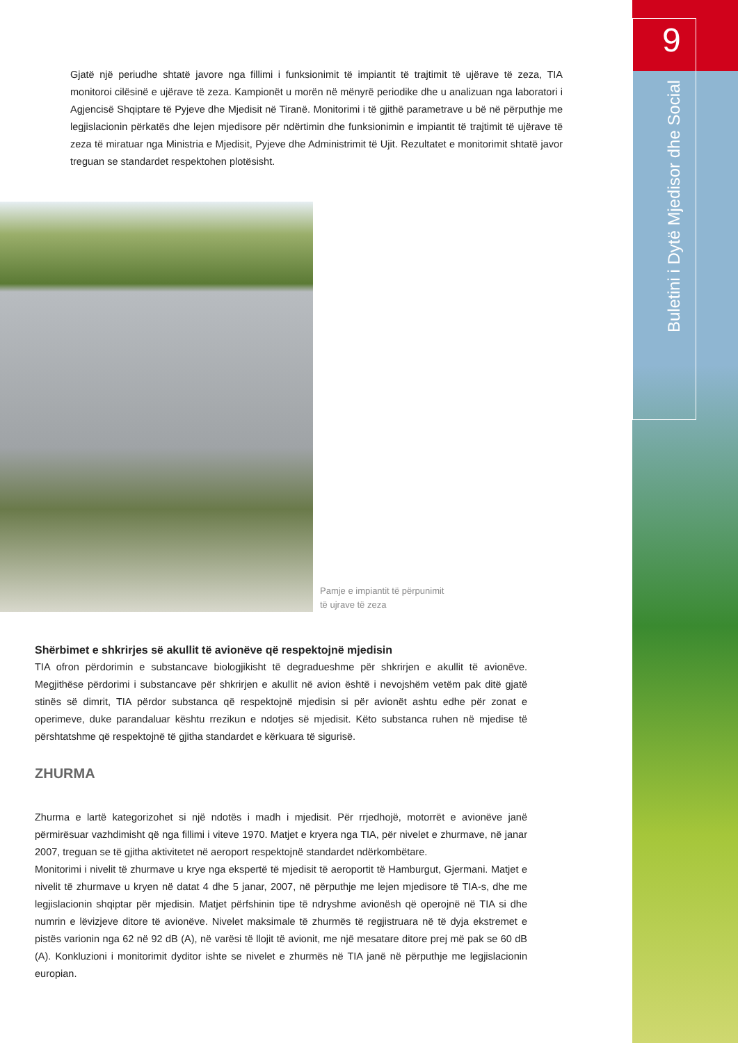9
Buletini i Dytë Mjedisor dhe Social
Gjatë një periudhe shtatë javore nga fillimi i funksionimit të impiantit të trajtimit të ujërave të zeza, TIA monitoroi cilësinë e ujërave të zeza. Kampionët u morën në mënyrë periodike dhe u analizuan nga laboratori i Agjencisë Shqiptare të Pyjeve dhe Mjedisit në Tiranë. Monitorimi i të gjithë parametrave u bë në përputhje me legjislacionin përkatës dhe lejen mjedisore për ndërtimin dhe funksionimin e impiantit të trajtimit të ujërave të zeza të miratuar nga Ministria e Mjedisit, Pyjeve dhe Administrimit të Ujit. Rezultatet e monitorimit shtatë javor treguan se standardet respektohen plotësisht.
Pamje e impiantit të përpunimit
të ujrave të zeza
Shërbimet e shkrirjes së akullit të avionëve që respektojnë mjedisin
TIA ofron përdorimin e substancave biologjikisht të degradueshme për shkrirjen e akullit të avionëve. Megjithëse përdorimi i substancave për shkrirjen e akullit në avion është i nevojshëm vetëm pak ditë gjatë stinës së dimrit, TIA përdor substanca që respektojnë mjedisin si për avionët ashtu edhe për zonat e operimeve, duke parandaluar kështu rrezikun e ndotjes së mjedisit. Këto substanca ruhen në mjedise të përshtatshme që respektojnë të gjitha standardet e kërkuara të sigurisë.
ZHURMA
Zhurma e lartë kategorizohet si një ndotës i madh i mjedisit. Për rrjedhojë, motorrët e avionëve janë përmirësuar vazhdimisht që nga fillimi i viteve 1970. Matjet e kryera nga TIA, për nivelet e zhurmave, në janar 2007, treguan se të gjitha aktivitetet në aeroport respektojnë standardet ndërkombëtare.
Monitorimi i nivelit të zhurmave u krye nga ekspertë të mjedisit të aeroportit të Hamburgut, Gjermani. Matjet e nivelit të zhurmave u kryen në datat 4 dhe 5 janar, 2007, në përputhje me lejen mjedisore të TIA-s, dhe me legjislacionin shqiptar për mjedisin. Matjet përfshinin tipe të ndryshme avionësh që operojnë në TIA si dhe numrin e lëvizjeve ditore të avionëve. Nivelet maksimale të zhurmës të regjistruara në të dyja ekstremet e pistës varionin nga 62 në 92 dB (A), në varësi të llojit të avionit, me një mesatare ditore prej më pak se 60 dB (A). Konkluzioni i monitorimit dyditor ishte se nivelet e zhurmës në TIA janë në përputhje me legjislacionin europian.